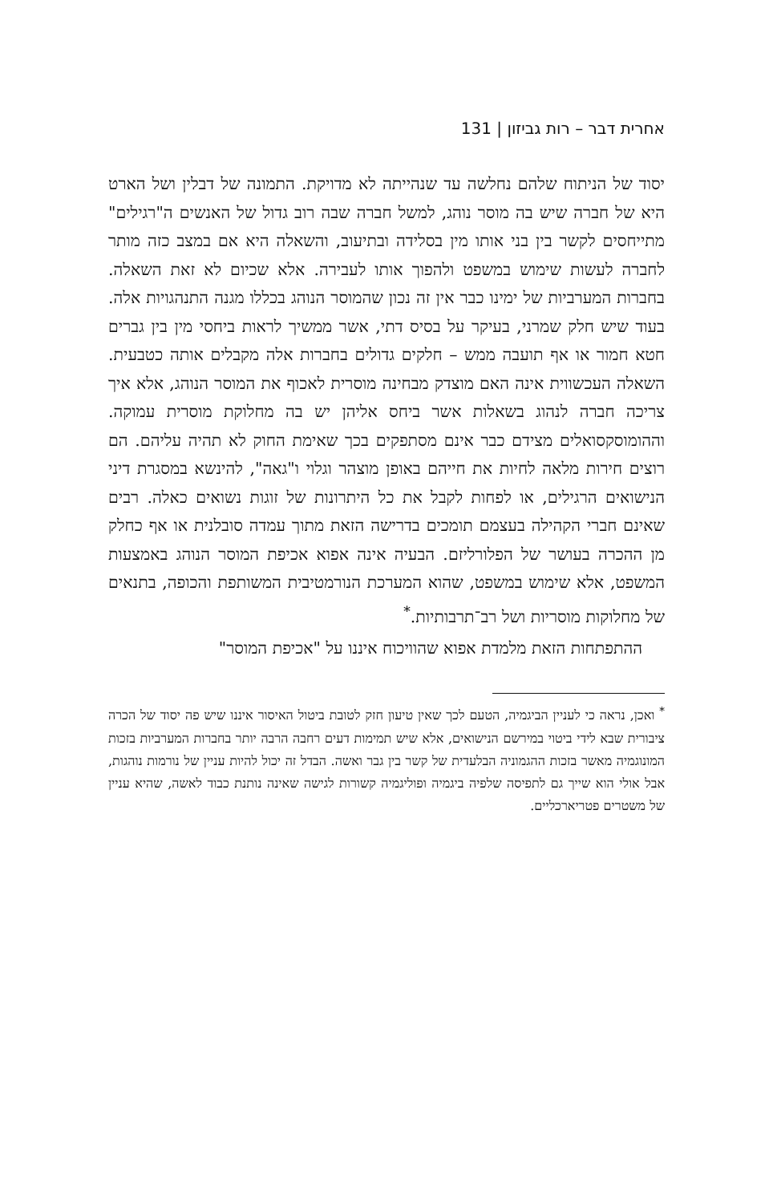אחרית דבר – רות גביזון | 131
יסוד של הניתוח שלהם נחלשה עד שנהייתה לא מדויקת. התמונה של דבלין ושל הארט היא של חברה שיש בה מוסר נוהג, למשל חברה שבה רוב גדול של האנשים ה"רגילים" מתייחסים לקשר בין בני אותו מין בסלידה ובתיעוב, והשאלה היא אם במצב כזה מותר לחברה לעשות שימוש במשפט ולהפוך אותו לעבירה. אלא שכיום לא זאת השאלה. בחברות המערביות של ימינו כבר אין זה נכון שהמוסר הנוהג בכללו מגנה התנהגויות אלה. בעוד שיש חלק שמרני, בעיקר על בסיס דתי, אשר ממשיך לראות ביחסי מין בין גברים חטא חמור או אף תועבה ממש – חלקים גדולים בחברות אלה מקבלים אותה כטבעית. השאלה העכשווית אינה האם מוצדק מבחינה מוסרית לאכוף את המוסר הנוהג, אלא איך צריכה חברה לנהוג בשאלות אשר ביחס אליהן יש בה מחלוקת מוסרית עמוקה. וההומוסקסואלים מצידם כבר אינם מסתפקים בכך שאימת החוק לא תהיה עליהם. הם רוצים חירות מלאה לחיות את חייהם באופן מוצהר וגלוי ו"גאה", להינשא במסגרת דיני הנישואים הרגילים, או לפחות לקבל את כל היתרונות של זוגות נשואים כאלה. רבים שאינם חברי הקהילה בעצמם תומכים בדרישה הזאת מתוך עמדה סובלנית או אף כחלק מן ההכרה בעושר של הפלורליזם. הבעיה אינה אפוא אכיפת המוסר הנוהג באמצעות המשפט, אלא שימוש במשפט, שהוא המערכת הנורמטיבית המשותפת והכופה, בתנאים של מחלוקות מוסריות ושל רב־תרבותיות.<sup>*</sup>
ההתפתחות הזאת מלמדת אפוא שהוויכוח איננו על "אכיפת המוסר"
<sup>*</sup> ואכן, נראה כי לעניין הביגמיה, הטעם לכך שאין טיעון חזק לטובת ביטול האיסור איננו שיש פה יסוד של הכרה ציבורית שבא לידי ביטוי במירשם הנישואים, אלא שיש תמימות דעים רחבה הרבה יותר בחברות המערביות בזכות המונוגמיה מאשר בזכות ההגמוניה הבלעדית של קשר בין גבר ואשה. הבדל זה יכול להיות עניין של נורמות נוהגות, אבל אולי הוא שייך גם לתפיסה שלפיה ביגמיה ופוליגמיה קשורות לגישה שאינה נותנת כבוד לאשה, שהיא עניין של משטרים פטריארכליים.